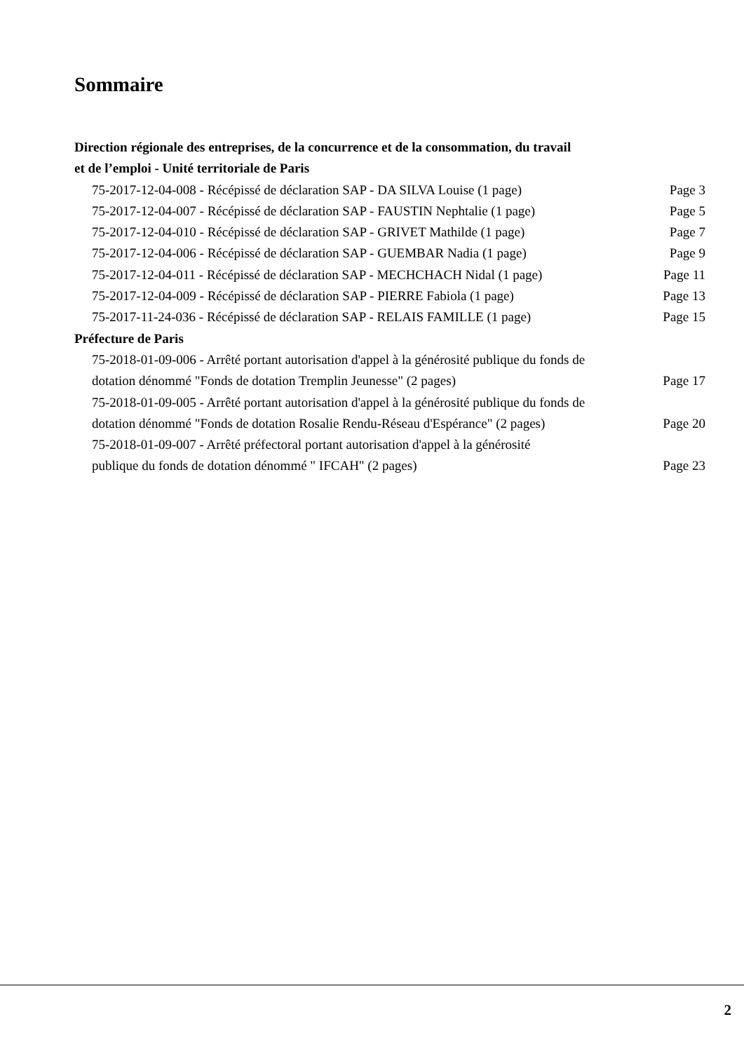Sommaire
Direction régionale des entreprises, de la concurrence et de la consommation, du travail
et de l’emploi - Unité territoriale de Paris
75-2017-12-04-008 - Récépissé de déclaration SAP - DA SILVA Louise (1 page) Page 3
75-2017-12-04-007 - Récépissé de déclaration SAP - FAUSTIN Nephtalie (1 page) Page 5
75-2017-12-04-010 - Récépissé de déclaration SAP - GRIVET Mathilde (1 page) Page 7
75-2017-12-04-006 - Récépissé de déclaration SAP - GUEMBAR Nadia (1 page) Page 9
75-2017-12-04-011 - Récépissé de déclaration SAP - MECHCHACH Nidal (1 page) Page 11
75-2017-12-04-009 - Récépissé de déclaration SAP - PIERRE Fabiola (1 page) Page 13
75-2017-11-24-036 - Récépissé de déclaration SAP - RELAIS FAMILLE (1 page) Page 15
Préfecture de Paris
75-2018-01-09-006 - Arrêté portant autorisation d'appel à la générosité publique du fonds de dotation dénommé "Fonds de dotation Tremplin Jeunesse" (2 pages) Page 17
75-2018-01-09-005 - Arrêté portant autorisation d'appel à la générosité publique du fonds de dotation dénommé "Fonds de dotation Rosalie Rendu-Réseau d'Espérance" (2 pages) Page 20
75-2018-01-09-007 - Arrêté préfectoral portant autorisation d'appel à la générosité
publique du fonds de dotation dénommé " IFCAH" (2 pages) Page 23
2